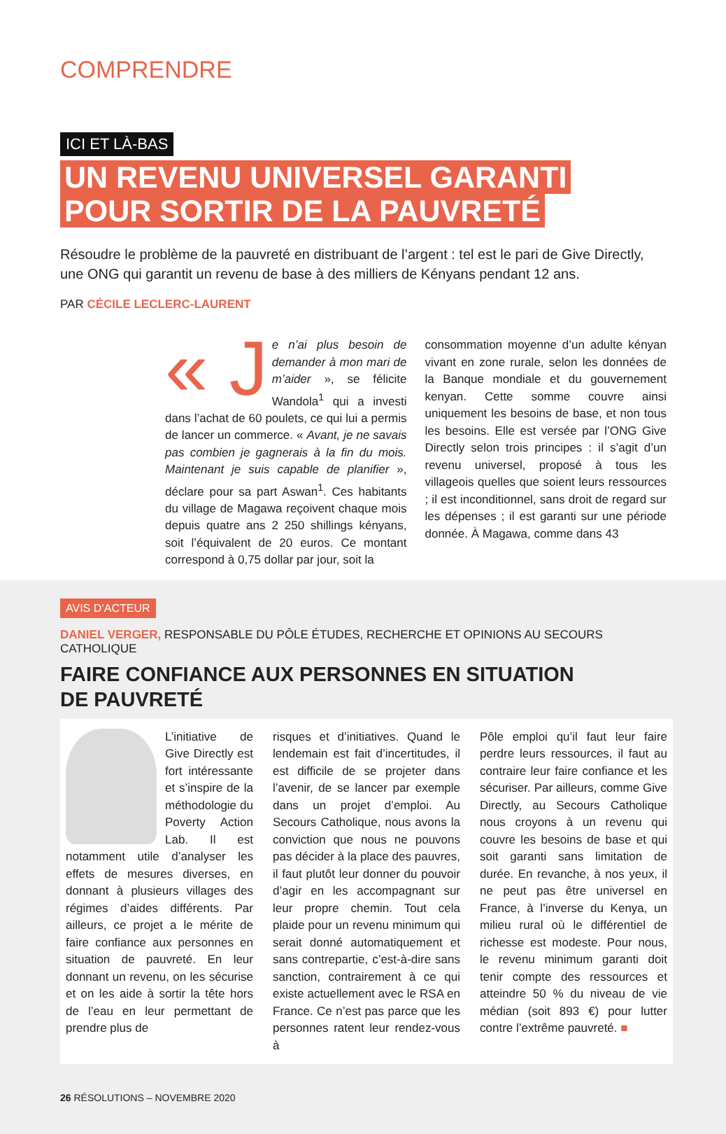COMPRENDRE
ICI ET LÀ-BAS
UN REVENU UNIVERSEL GARANTI
POUR SORTIR DE LA PAUVRETÉ
Résoudre le problème de la pauvreté en distribuant de l’argent : tel est le pari de Give Directly, une ONG qui garantit un revenu de base à des milliers de Kényans pendant 12 ans.
PAR CÉCILE LECLERC-LAURENT
« J e n’ai plus besoin de demander à mon mari de m’aider », se félicite Wandola<sup>1</sup> qui a investi dans l’achat de 60 poulets, ce qui lui a permis de lancer un commerce. « Avant, je ne savais pas combien je gagnerais à la fin du mois. Maintenant je suis capable de planifier », déclare pour sa part Aswan<sup>1</sup>. Ces habitants du village de Magawa reçoivent chaque mois depuis quatre ans 2 250 shillings kényans, soit l’équivalent de 20 euros. Ce montant correspond à 0,75 dollar par jour, soit la
consommation moyenne d’un adulte kényan vivant en zone rurale, selon les données de la Banque mondiale et du gouvernement kenyan. Cette somme couvre ainsi uniquement les besoins de base, et non tous les besoins. Elle est versée par l’ONG Give Directly selon trois principes : il s’agit d’un revenu universel, proposé à tous les villageois quelles que soient leurs ressources ; il est inconditionnel, sans droit de regard sur les dépenses ; il est garanti sur une période donnée. À Magawa, comme dans 43
AVIS D’ACTEUR
DANIEL VERGER, RESPONSABLE DU PÔLE ÉTUDES, RECHERCHE ET OPINIONS AU SECOURS CATHOLIQUE
FAIRE CONFIANCE AUX PERSONNES EN SITUATION
DE PAUVRETÉ
L’initiative de Give Directly est fort intéressante et s’inspire de la méthodologie du Poverty Action Lab. Il est notamment utile d’analyser les effets de mesures diverses, en donnant à plusieurs villages des régimes d’aides différents. Par ailleurs, ce projet a le mérite de faire confiance aux personnes en situation de pauvreté. En leur donnant un revenu, on les sécurise et on les aide à sortir la tête hors de l’eau en leur permettant de prendre plus de
risques et d’initiatives. Quand le lendemain est fait d’incertitudes, il est difficile de se projeter dans l’avenir, de se lancer par exemple dans un projet d’emploi. Au Secours Catholique, nous avons la conviction que nous ne pouvons pas décider à la place des pauvres, il faut plutôt leur donner du pouvoir d’agir en les accompagnant sur leur propre chemin. Tout cela plaide pour un revenu minimum qui serait donné automatiquement et sans contrepartie, c’est-à-dire sans sanction, contrairement à ce qui existe actuellement avec le RSA en France. Ce n’est pas parce que les personnes ratent leur rendez-vous à
Pôle emploi qu’il faut leur faire perdre leurs ressources, il faut au contraire leur faire confiance et les sécuriser. Par ailleurs, comme Give Directly, au Secours Catholique nous croyons à un revenu qui couvre les besoins de base et qui soit garanti sans limitation de durée. En revanche, à nos yeux, il ne peut pas être universel en France, à l’inverse du Kenya, un milieu rural où le différentiel de richesse est modeste. Pour nous, le revenu minimum garanti doit tenir compte des ressources et atteindre 50 % du niveau de vie médian (soit 893 €) pour lutter contre l’extrême pauvreté. ■
26 RÉSOLUTIONS – NOVEMBRE 2020